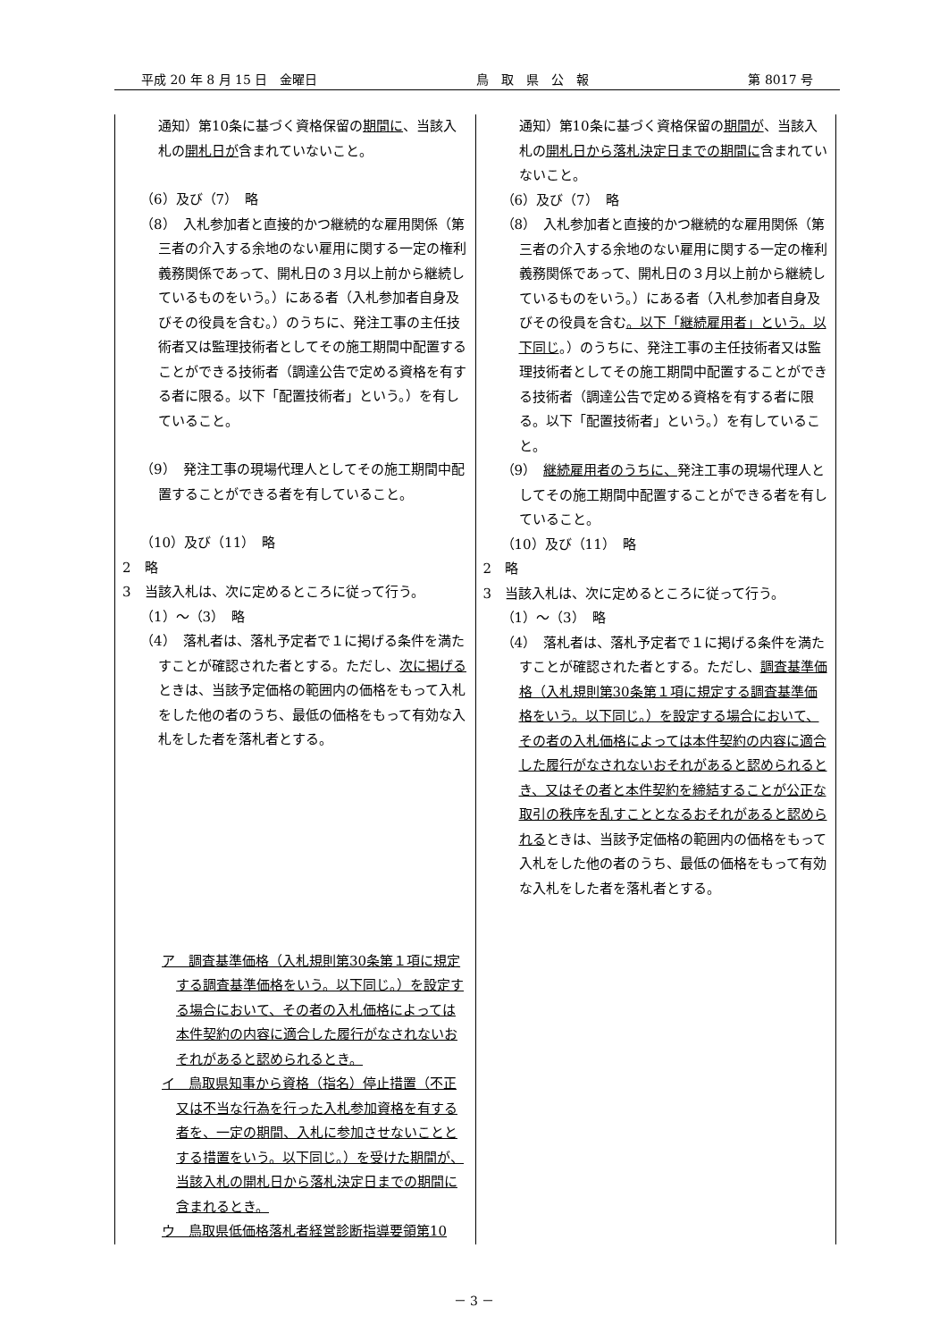平成 20 年 8 月 15 日　金曜日 鳥　取　県　公　報 第 8017 号
| 通知）第10条に基づく資格保留の 期間に 、当該入札の 開札日が 含まれていないこと。 （6）及び（7） 略 （8） 入札参加者と直接的かつ継続的な雇用関係（第三者の介入する余地のない雇用に関する一定の権利義務関係であって、開札日の３月以上前から継続しているものをいう。）にある者（入札参加者自身及びその役員を含む。）のうちに、発注工事の主任技術者又は監理技術者としてその施工期間中配置することができる技術者（調達公告で定める資格を有する者に限る。以下「配置技術者」という。）を有していること。 （9） 発注工事の現場代理人としてその施工期間中配置することができる者を有していること。 （10）及び（11） 略 2 略 3 当該入札は、次に定めるところに従って行う。 （1）～（3） 略 （4） 落札者は、落札予定者で１に掲げる条件を満たすことが確認された者とする。ただし、 次に掲げる ときは、当該予定価格の範囲内の価格をもって入札をした他の者のうち、最低の価格をもって有効な入札をした者を落札者とする。 ア 調査基準価格（入札規則第30条第１項に規定する調査基準価格をいう。以下同じ。）を設定する場合において、その者の入札価格によっては本件契約の内容に適合した履行がなされないおそれがあると認められるとき。 イ 鳥取県知事から資格（指名）停止措置（不正又は不当な行為を行った入札参加資格を有する者を、一定の期間、入札に参加させないこととする措置をいう。以下同じ。）を受けた期間が、当該入札の開札日から落札決定日までの期間に含まれるとき。 ウ 鳥取県低価格落札者経営診断指導要領第10 | 通知）第10条に基づく資格保留の 期間が 、当該入札の 開札日から落札決定日までの期間に 含まれていないこと。 （6）及び（7） 略 （8） 入札参加者と直接的かつ継続的な雇用関係（第三者の介入する余地のない雇用に関する一定の権利義務関係であって、開札日の３月以上前から継続しているものをいう。）にある者（入札参加者自身及びその役員を含む 。以下「継続雇用者」という。以下同じ 。）のうちに、発注工事の主任技術者又は監理技術者としてその施工期間中配置することができる技術者（調達公告で定める資格を有する者に限る。以下「配置技術者」という。）を有していること。 （9） 継続雇用者のうちに、 発注工事の現場代理人としてその施工期間中配置することができる者を有していること。 （10）及び（11） 略 2 略 3 当該入札は、次に定めるところに従って行う。 （1）～（3） 略 （4） 落札者は、落札予定者で１に掲げる条件を満たすことが確認された者とする。ただし、 調査基準価格（入札規則第30条第１項に規定する調査基準価格をいう。以下同じ。）を設定する場合において、その者の入札価格によっては本件契約の内容に適合した履行がなされないおそれがあると認められるとき、又はその者と本件契約を締結することが公正な取引の秩序を乱すこととなるおそれがあると認められる ときは、当該予定価格の範囲内の価格をもって入札をした他の者のうち、最低の価格をもって有効な入札をした者を落札者とする。 |
－ 3 －